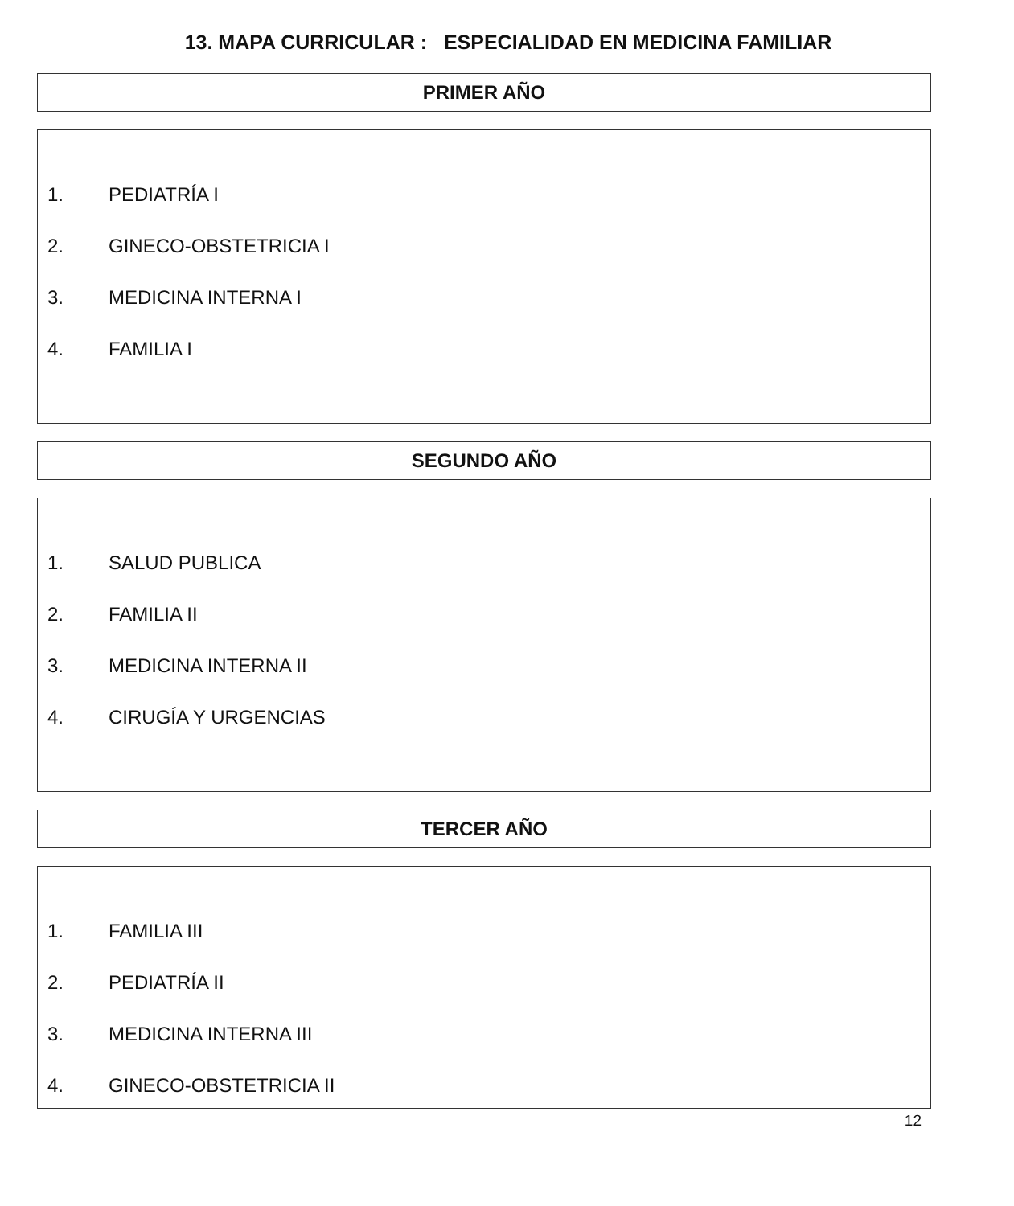13. MAPA CURRICULAR : ESPECIALIDAD EN MEDICINA FAMILIAR
PRIMER AÑO
1. PEDIATRÍA I
2. GINECO-OBSTETRICIA I
3. MEDICINA INTERNA I
4. FAMILIA I
SEGUNDO AÑO
1. SALUD PUBLICA
2. FAMILIA II
3. MEDICINA INTERNA II
4. CIRUGÍA Y URGENCIAS
TERCER AÑO
1. FAMILIA III
2. PEDIATRÍA II
3. MEDICINA INTERNA III
4. GINECO-OBSTETRICIA II
12